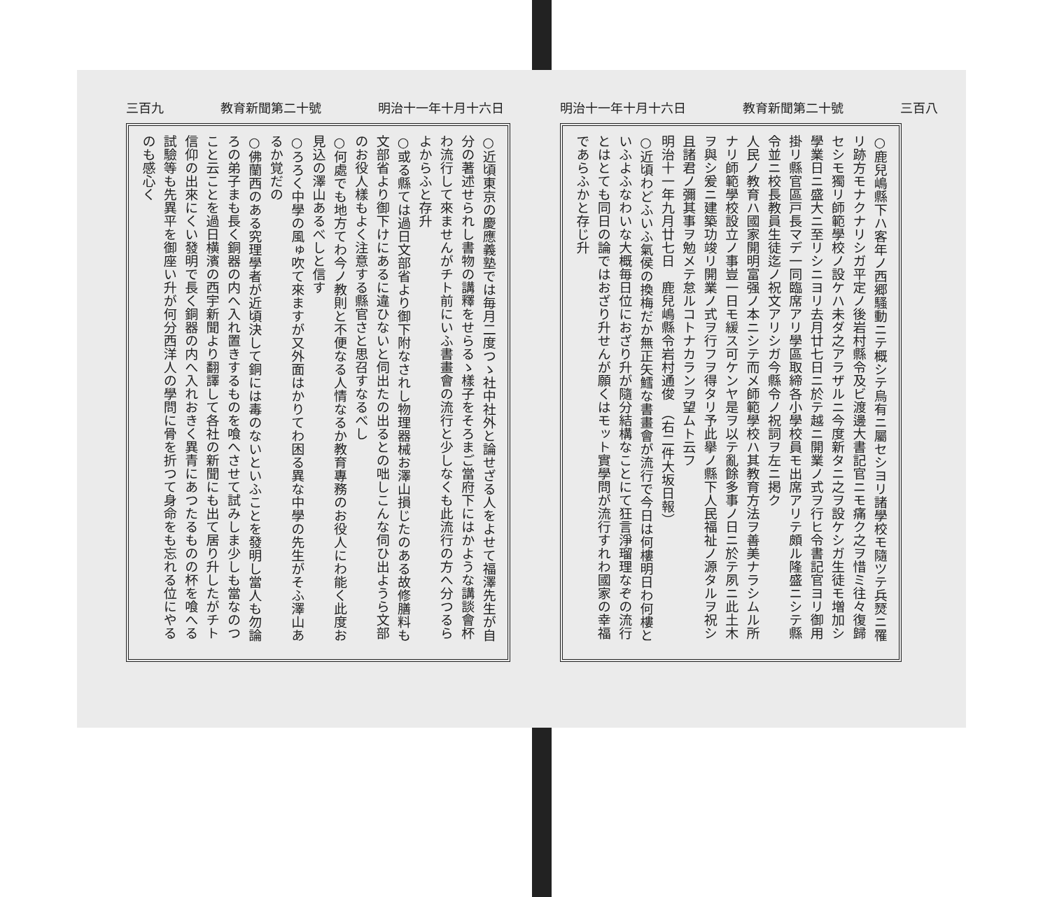三百八 教育新聞第二十號 明治十一年十月十六日
○鹿兒嶋縣下ハ客年ノ西郷騷動ニテ概シテ烏有ニ屬セシヨリ諸學校モ隨ツテ兵燹ニ罹リ跡方モナクナリシガ平定ノ後岩村縣令及ビ渡邊大書記官ニモ痛ク之ヲ惜ミ往々復歸セシモ獨リ師範學校ノ設ケハ未ダ之アラザルニ今度新タニ之ヲ設ケシガ生徒モ増加シ學業日ニ盛大ニ至リシニヨリ去月廿七日ニ於テ越ニ開業ノ式ヲ行ヒ令書記官ヨリ御用掛リ縣官區戸長マデ一同臨席アリ學區取締各小學校員モ出席アリテ頗ル隆盛ニシテ縣令並ニ校長教員生徒迄ノ祝文アリシガ今縣令ノ祝詞ヲ左ニ掲ク
人民ノ教育ハ國家開明富强ノ本ニシテ而メ師範學校ハ其教育方法ヲ善美ナラシムル所ナリ師範學校設立ノ事豈一日モ緩ス可ケンヤ是ヲ以テ亂餘多事ノ日ニ於テ夙ニ此土木ヲ與シ爰ニ建築功竣リ開業ノ式ヲ行フヲ得タリ予此擧ノ縣下人民福祉ノ源タルヲ祝シ且諸君ノ彌其事ヲ勉メテ怠ルコトナカランヲ望ムト云フ
明治十一年九月廿七日　鹿兒嶋縣令岩村通俊　（右二件大坂日報）
○近頃わどふいふ氣侯の換梅だか無正矢鱈な書畫會が流行で今日は何樓明日わ何樓といふよふなわいな大概毎日位におざり升が隨分結構なことにて狂言淨瑠理なぞの流行とはとても同日の論ではおざり升せんが願くはモット實學問が流行すれわ國家の幸福であらふかと存じ升
明治十一年十月十六日 教育新聞第二十號 三百九
○近頃東京の慶應義塾では毎月二度つゝ社中社外と論せざる人をよせて福澤先生が自分の著述せられし書物の講釋をせらるゝ樣子をそろまご當府下にはかような講談會杯わ流行して來ませんがチト前にいふ書畫會の流行と少しなくも此流行の方へ分つるらよからふと存升
○或る縣ては過日文部省より御下附なされし物理器械お澤山損じたのある故修膳料も文部省より御下けにあるに違ひないと伺出たの出るとの咄しこんな伺ひ出ようら文部のお役人樣もよく注意する縣官さと思召すなるべし
○何處でも地方てわ今ノ教則と不便なる人情なるか教育專務のお役人にわ能く此度お見込の澤山あるべしと信す
○ろろく中學の風ゅ吹て來ますが又外面はかりてわ困る異な中學の先生がそふ澤山あるか覚だの
○佛蘭西のある究理學者が近頃決して銅には毒のないといふことを發明し當人も勿論ろの弟子まも長く銅器の内へ入れ置きするものを喰へさせて試みしま少しも當なのつこと云ことを過日横濱の西宇新聞より翻譯して各社の新聞にも出て居り升したがチト信仰の出來にくい發明で長く銅器の内へ入れおきく異青にあつたるものの杯を喰へる試驗等も先異平を御座い升が何分西洋人の學問に骨を折つて身命をも忘れる位にやるのも感心く